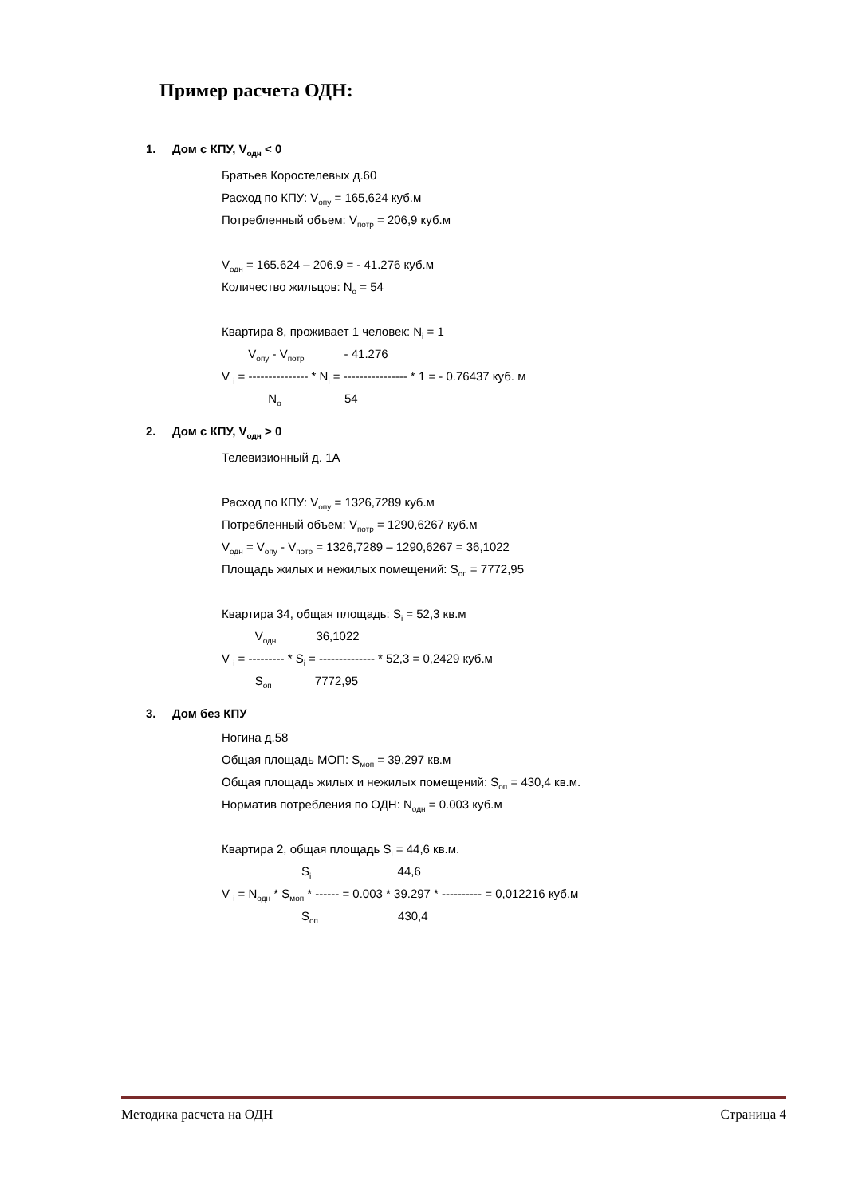Пример расчета ОДН:
1. Дом с КПУ, V<sub>одн</sub> < 0
Братьев Коростелевых д.60
Расход по КПУ: V<sub>опу</sub> = 165,624 куб.м
Потребленный объем: V<sub>потр</sub> = 206,9 куб.м
V<sub>одн</sub> = 165.624 – 206.9 = - 41.276 куб.м
Количество жильцов: N<sub>o</sub> = 54
Квартира 8, проживает 1 человек: N<sub>i</sub> = 1
V<sub>опу</sub> - V<sub>потр</sub> - 41.276
V <sub>i</sub> = --------------- * N<sub>i</sub> = ---------------- * 1 = - 0.76437 куб. м
N<sub>o</sub> 54
2. Дом с КПУ, V<sub>одн</sub> > 0
Телевизионный д. 1А
Расход по КПУ: V<sub>опу</sub> = 1326,7289 куб.м
Потребленный объем: V<sub>потр</sub> = 1290,6267 куб.м
V<sub>одн</sub> = V<sub>опу</sub> - V<sub>потр</sub> = 1326,7289 – 1290,6267 = 36,1022
Площадь жилых и нежилых помещений: S<sub>оп</sub> = 7772,95
Квартира 34, общая площадь: S<sub>i</sub> = 52,3 кв.м
V<sub>одн</sub> 36,1022
V <sub>i</sub> = --------- * S<sub>i</sub> = -------------- * 52,3 = 0,2429 куб.м
S<sub>оп</sub> 7772,95
3. Дом без КПУ
Ногина д.58
Общая площадь МОП: S<sub>моп</sub> = 39,297 кв.м
Общая площадь жилых и нежилых помещений: S<sub>оп</sub> = 430,4 кв.м.
Норматив потребления по ОДН: N<sub>одн</sub> = 0.003 куб.м
Квартира 2, общая площадь S<sub>i</sub> = 44,6 кв.м.
S<sub>i</sub> 44,6
V <sub>i</sub> = N<sub>одн</sub> * S<sub>моп</sub> * ------ = 0.003 * 39.297 * ---------- = 0,012216 куб.м
S<sub>оп</sub> 430,4
Методика расчета на ОДН Страница 4